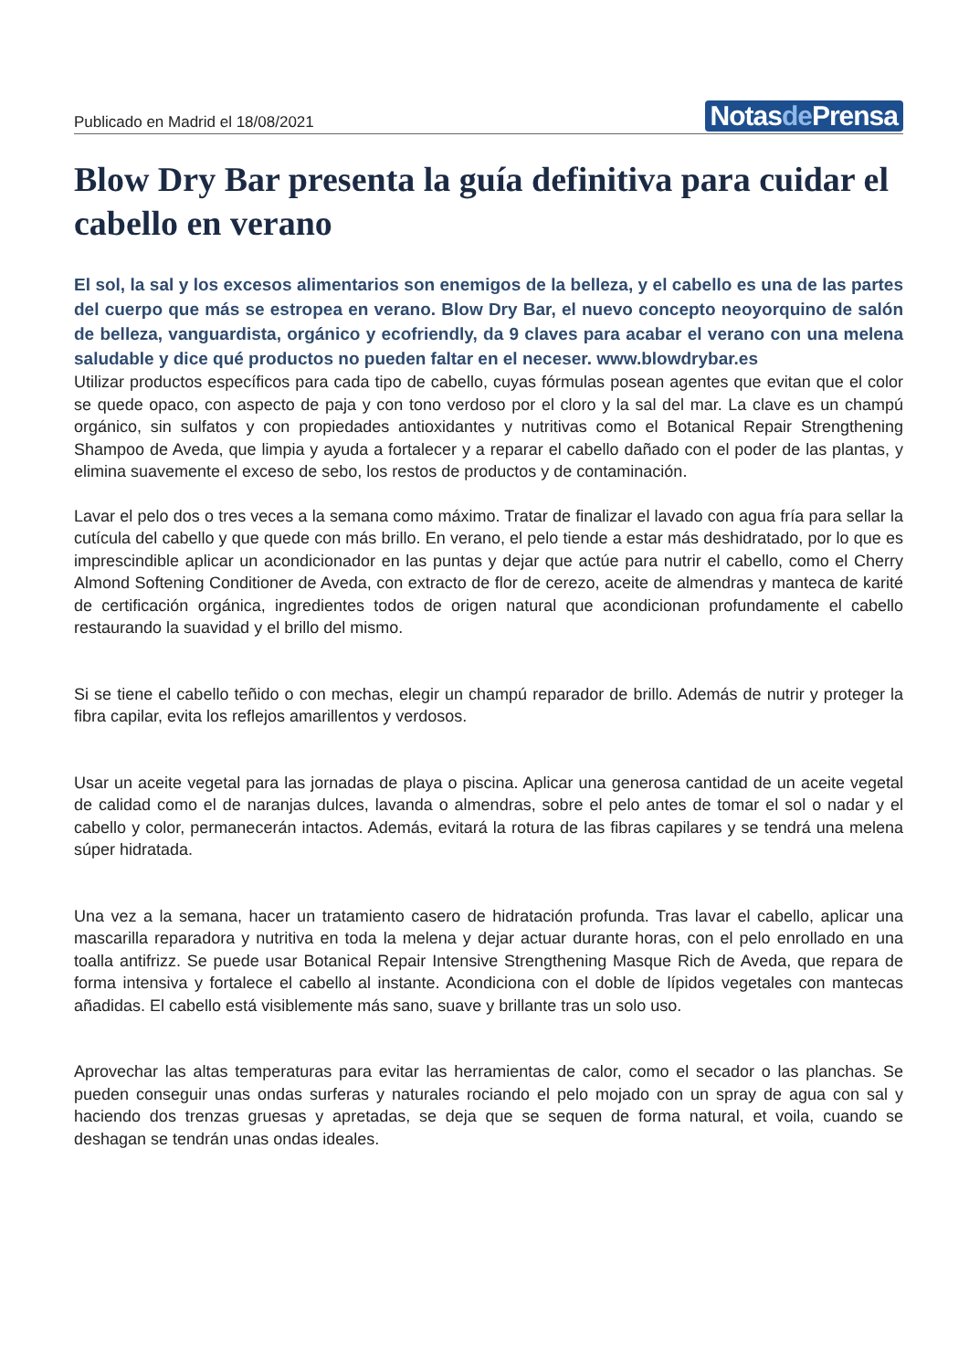Publicado en Madrid el 18/08/2021
Notasde Prensa
Blow Dry Bar presenta la guía definitiva para cuidar el cabello en verano
El sol, la sal y los excesos alimentarios son enemigos de la belleza, y el cabello es una de las partes del cuerpo que más se estropea en verano. Blow Dry Bar, el nuevo concepto neoyorquino de salón de belleza, vanguardista, orgánico y ecofriendly, da 9 claves para acabar el verano con una melena saludable y dice qué productos no pueden faltar en el neceser. www.blowdrybar.es
Utilizar productos específicos para cada tipo de cabello, cuyas fórmulas posean agentes que evitan que el color se quede opaco, con aspecto de paja y con tono verdoso por el cloro y la sal del mar. La clave es un champú orgánico, sin sulfatos y con propiedades antioxidantes y nutritivas como el Botanical Repair Strengthening Shampoo de Aveda, que limpia y ayuda a fortalecer y a reparar el cabello dañado con el poder de las plantas, y elimina suavemente el exceso de sebo, los restos de productos y de contaminación.
Lavar el pelo dos o tres veces a la semana como máximo. Tratar de finalizar el lavado con agua fría para sellar la cutícula del cabello y que quede con más brillo. En verano, el pelo tiende a estar más deshidratado, por lo que es imprescindible aplicar un acondicionador en las puntas y dejar que actúe para nutrir el cabello, como el Cherry Almond Softening Conditioner de Aveda, con extracto de flor de cerezo, aceite de almendras y manteca de karité de certificación orgánica, ingredientes todos de origen natural que acondicionan profundamente el cabello restaurando la suavidad y el brillo del mismo.
Si se tiene el cabello teñido o con mechas, elegir un champú reparador de brillo. Además de nutrir y proteger la fibra capilar, evita los reflejos amarillentos y verdosos.
Usar un aceite vegetal para las jornadas de playa o piscina. Aplicar una generosa cantidad de un aceite vegetal de calidad como el de naranjas dulces, lavanda o almendras, sobre el pelo antes de tomar el sol o nadar y el cabello y color, permanecerán intactos. Además, evitará la rotura de las fibras capilares y se tendrá una melena súper hidratada.
Una vez a la semana, hacer un tratamiento casero de hidratación profunda. Tras lavar el cabello, aplicar una mascarilla reparadora y nutritiva en toda la melena y dejar actuar durante horas, con el pelo enrollado en una toalla antifrizz. Se puede usar Botanical Repair Intensive Strengthening Masque Rich de Aveda, que repara de forma intensiva y fortalece el cabello al instante. Acondiciona con el doble de lípidos vegetales con mantecas añadidas. El cabello está visiblemente más sano, suave y brillante tras un solo uso.
Aprovechar las altas temperaturas para evitar las herramientas de calor, como el secador o las planchas. Se pueden conseguir unas ondas surferas y naturales rociando el pelo mojado con un spray de agua con sal y haciendo dos trenzas gruesas y apretadas, se deja que se sequen de forma natural, et voila, cuando se deshagan se tendrán unas ondas ideales.